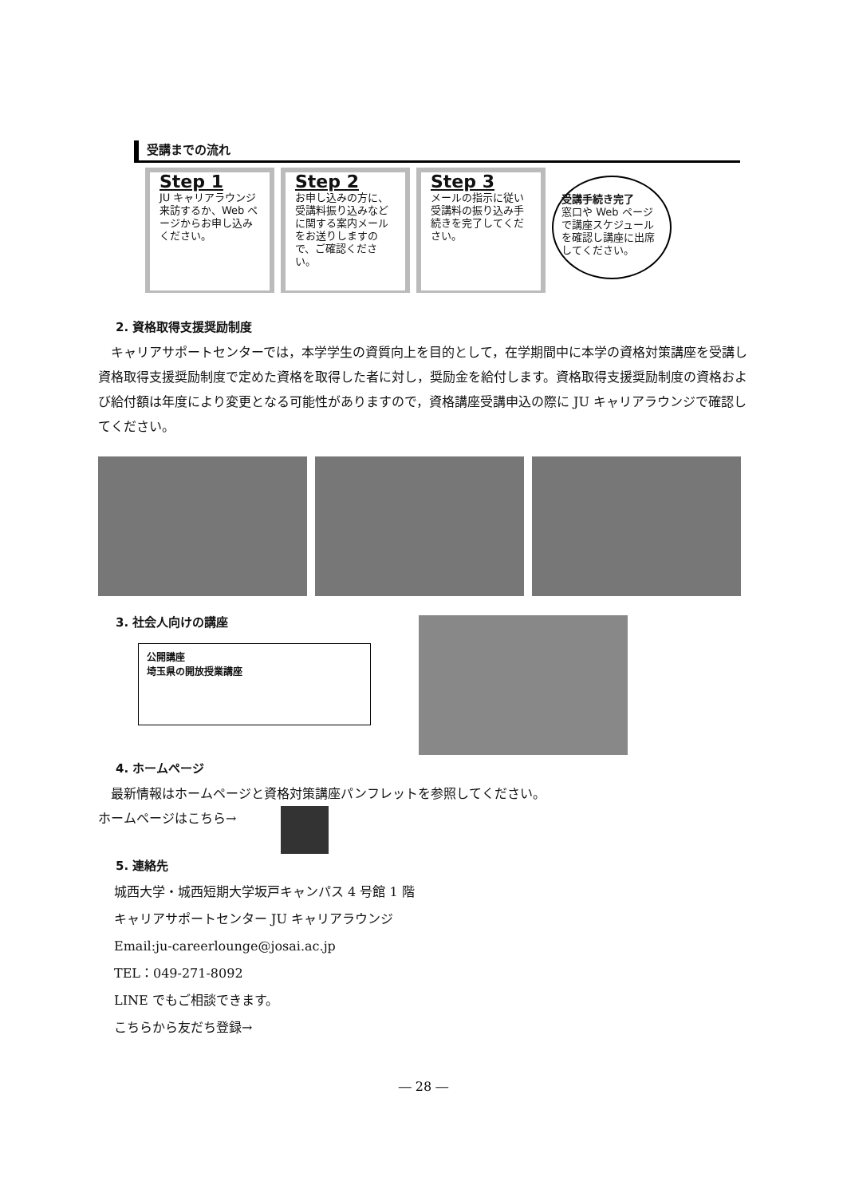受講までの流れ
Step 1
JU キャリアラウンジ来訪するか、Web ページからお申し込みください。
Step 2
お申し込みの方に、受講料振り込みなどに関する案内メールをお送りしますので、ご確認ください。
Step 3
メールの指示に従い受講料の振り込み手続きを完了してください。
受講手続き完了
窓口や Web ページで講座スケジュールを確認し講座に出席してください。
2. 資格取得支援奨励制度
キャリアサポートセンターでは，本学学生の資質向上を目的として，在学期間中に本学の資格対策講座を受講し資格取得支援奨励制度で定めた資格を取得した者に対し，奨励金を給付します。資格取得支援奨励制度の資格および給付額は年度により変更となる可能性がありますので，資格講座受講申込の際に JU キャリアラウンジで確認してください。
3. 社会人向けの講座
公開講座
埼玉県の開放授業講座
4. ホームページ
最新情報はホームページと資格対策講座パンフレットを参照してください。
ホームページはこちら→
5. 連絡先
城西大学・城西短期大学坂戸キャンパス 4 号館 1 階
キャリアサポートセンター JU キャリアラウンジ
Email:ju-careerlounge@josai.ac.jp
TEL：049-271-8092
LINE でもご相談できます。
こちらから友だち登録→
― 28 ―